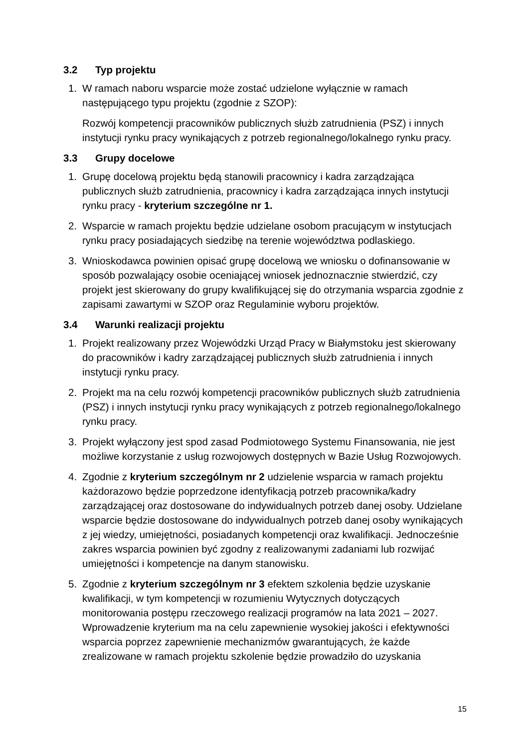3.2 Typ projektu
1. W ramach naboru wsparcie może zostać udzielone wyłącznie w ramach następującego typu projektu (zgodnie z SZOP):
Rozwój kompetencji pracowników publicznych służb zatrudnienia (PSZ) i innych instytucji rynku pracy wynikających z potrzeb regionalnego/lokalnego rynku pracy.
3.3 Grupy docelowe
1. Grupę docelową projektu będą stanowili pracownicy i kadra zarządzająca publicznych służb zatrudnienia, pracownicy i kadra zarządzająca innych instytucji rynku pracy - kryterium szczególne nr 1.
2. Wsparcie w ramach projektu będzie udzielane osobom pracującym w instytucjach rynku pracy posiadających siedzibę na terenie województwa podlaskiego.
3. Wnioskodawca powinien opisać grupę docelową we wniosku o dofinansowanie w sposób pozwalający osobie oceniającej wniosek jednoznacznie stwierdzić, czy projekt jest skierowany do grupy kwalifikującej się do otrzymania wsparcia zgodnie z zapisami zawartymi w SZOP oraz Regulaminie wyboru projektów.
3.4 Warunki realizacji projektu
1. Projekt realizowany przez Wojewódzki Urząd Pracy w Białymstoku jest skierowany do pracowników i kadry zarządzającej publicznych służb zatrudnienia i innych instytucji rynku pracy.
2. Projekt ma na celu rozwój kompetencji pracowników publicznych służb zatrudnienia (PSZ) i innych instytucji rynku pracy wynikających z potrzeb regionalnego/lokalnego rynku pracy.
3. Projekt wyłączony jest spod zasad Podmiotowego Systemu Finansowania, nie jest możliwe korzystanie z usług rozwojowych dostępnych w Bazie Usług Rozwojowych.
4. Zgodnie z kryterium szczególnym nr 2 udzielenie wsparcia w ramach projektu każdorazowo będzie poprzedzone identyfikacją potrzeb pracownika/kadry zarządzającej oraz dostosowane do indywidualnych potrzeb danej osoby. Udzielane wsparcie będzie dostosowane do indywidualnych potrzeb danej osoby wynikających z jej wiedzy, umiejętności, posiadanych kompetencji oraz kwalifikacji. Jednocześnie zakres wsparcia powinien być zgodny z realizowanymi zadaniami lub rozwijać umiejętności i kompetencje na danym stanowisku.
5. Zgodnie z kryterium szczególnym nr 3 efektem szkolenia będzie uzyskanie kwalifikacji, w tym kompetencji w rozumieniu Wytycznych dotyczących monitorowania postępu rzeczowego realizacji programów na lata 2021 – 2027. Wprowadzenie kryterium ma na celu zapewnienie wysokiej jakości i efektywności wsparcia poprzez zapewnienie mechanizmów gwarantujących, że każde zrealizowane w ramach projektu szkolenie będzie prowadziło do uzyskania
15